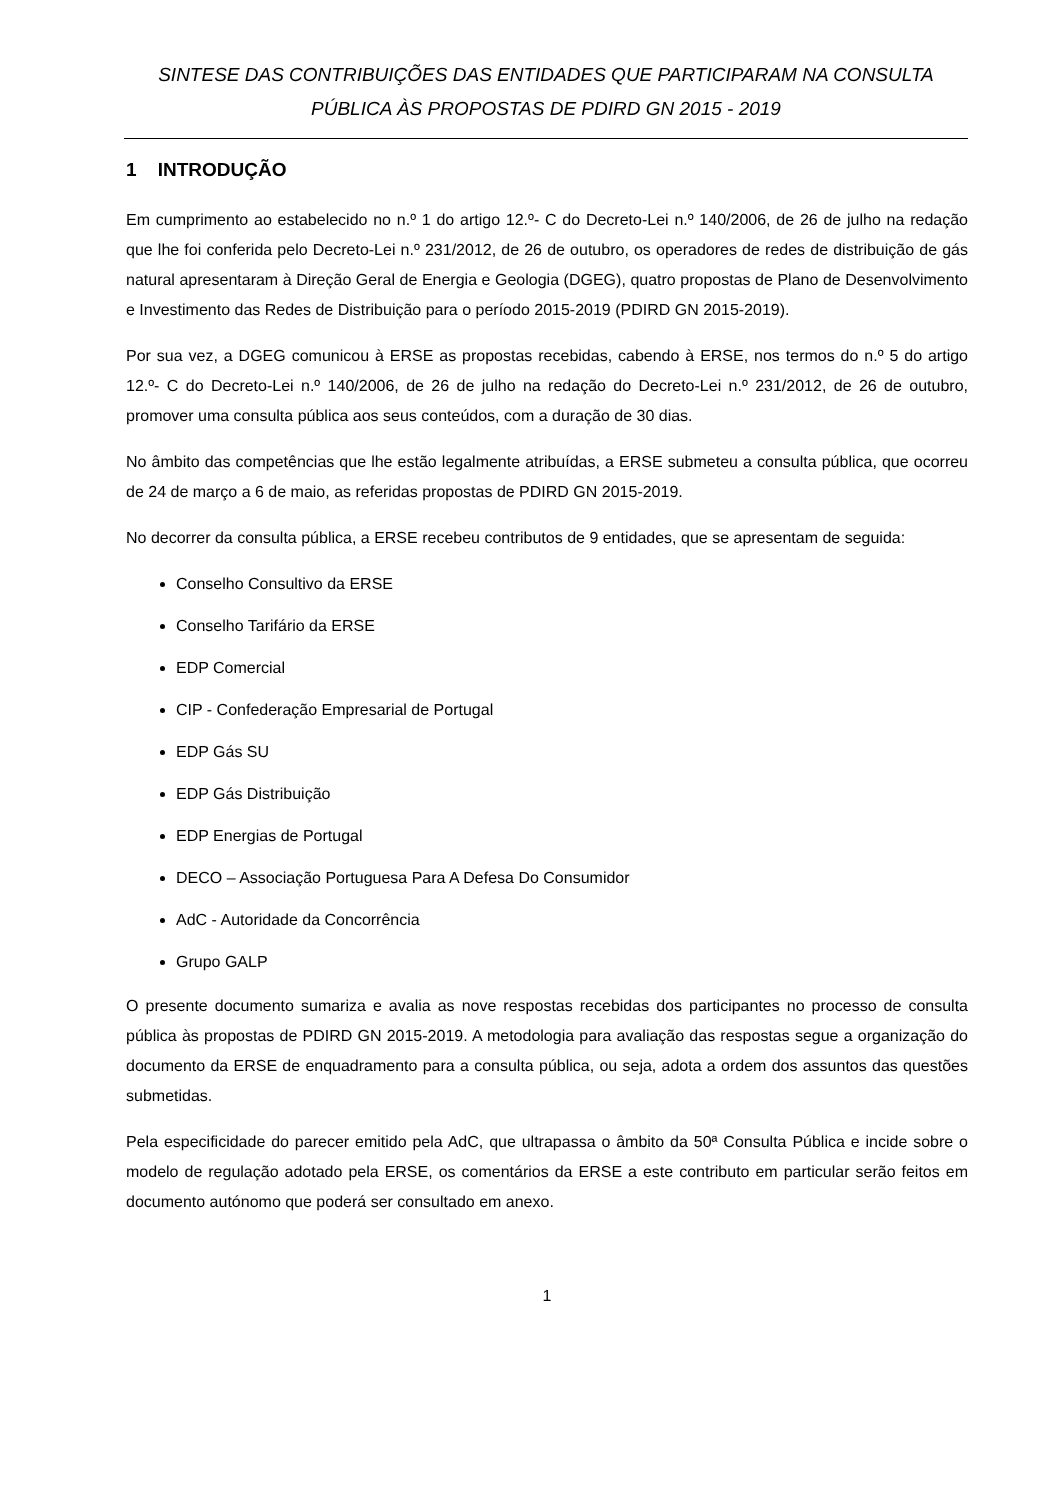SINTESE DAS CONTRIBUIÇÕES DAS ENTIDADES QUE PARTICIPARAM NA CONSULTA
PÚBLICA ÀS PROPOSTAS DE PDIRD GN 2015 - 2019
1 INTRODUÇÃO
Em cumprimento ao estabelecido no n.º 1 do artigo 12.º- C do Decreto-Lei n.º 140/2006, de 26 de julho na redação que lhe foi conferida pelo Decreto-Lei n.º 231/2012, de 26 de outubro, os operadores de redes de distribuição de gás natural apresentaram à Direção Geral de Energia e Geologia (DGEG), quatro propostas de Plano de Desenvolvimento e Investimento das Redes de Distribuição para o período 2015-2019 (PDIRD GN 2015-2019).
Por sua vez, a DGEG comunicou à ERSE as propostas recebidas, cabendo à ERSE, nos termos do n.º 5 do artigo 12.º- C do Decreto-Lei n.º 140/2006, de 26 de julho na redação do Decreto-Lei n.º 231/2012, de 26 de outubro, promover uma consulta pública aos seus conteúdos, com a duração de 30 dias.
No âmbito das competências que lhe estão legalmente atribuídas, a ERSE submeteu a consulta pública, que ocorreu de 24 de março a 6 de maio, as referidas propostas de PDIRD GN 2015-2019.
No decorrer da consulta pública, a ERSE recebeu contributos de 9 entidades, que se apresentam de seguida:
Conselho Consultivo da ERSE
Conselho Tarifário da ERSE
EDP Comercial
CIP - Confederação Empresarial de Portugal
EDP Gás SU
EDP Gás Distribuição
EDP Energias de Portugal
DECO – Associação Portuguesa Para A Defesa Do Consumidor
AdC - Autoridade da Concorrência
Grupo GALP
O presente documento sumariza e avalia as nove respostas recebidas dos participantes no processo de consulta pública às propostas de PDIRD GN 2015-2019. A metodologia para avaliação das respostas segue a organização do documento da ERSE de enquadramento para a consulta pública, ou seja, adota a ordem dos assuntos das questões submetidas.
Pela especificidade do parecer emitido pela AdC, que ultrapassa o âmbito da 50ª Consulta Pública e incide sobre o modelo de regulação adotado pela ERSE, os comentários da ERSE a este contributo em particular serão feitos em documento autónomo que poderá ser consultado em anexo.
1